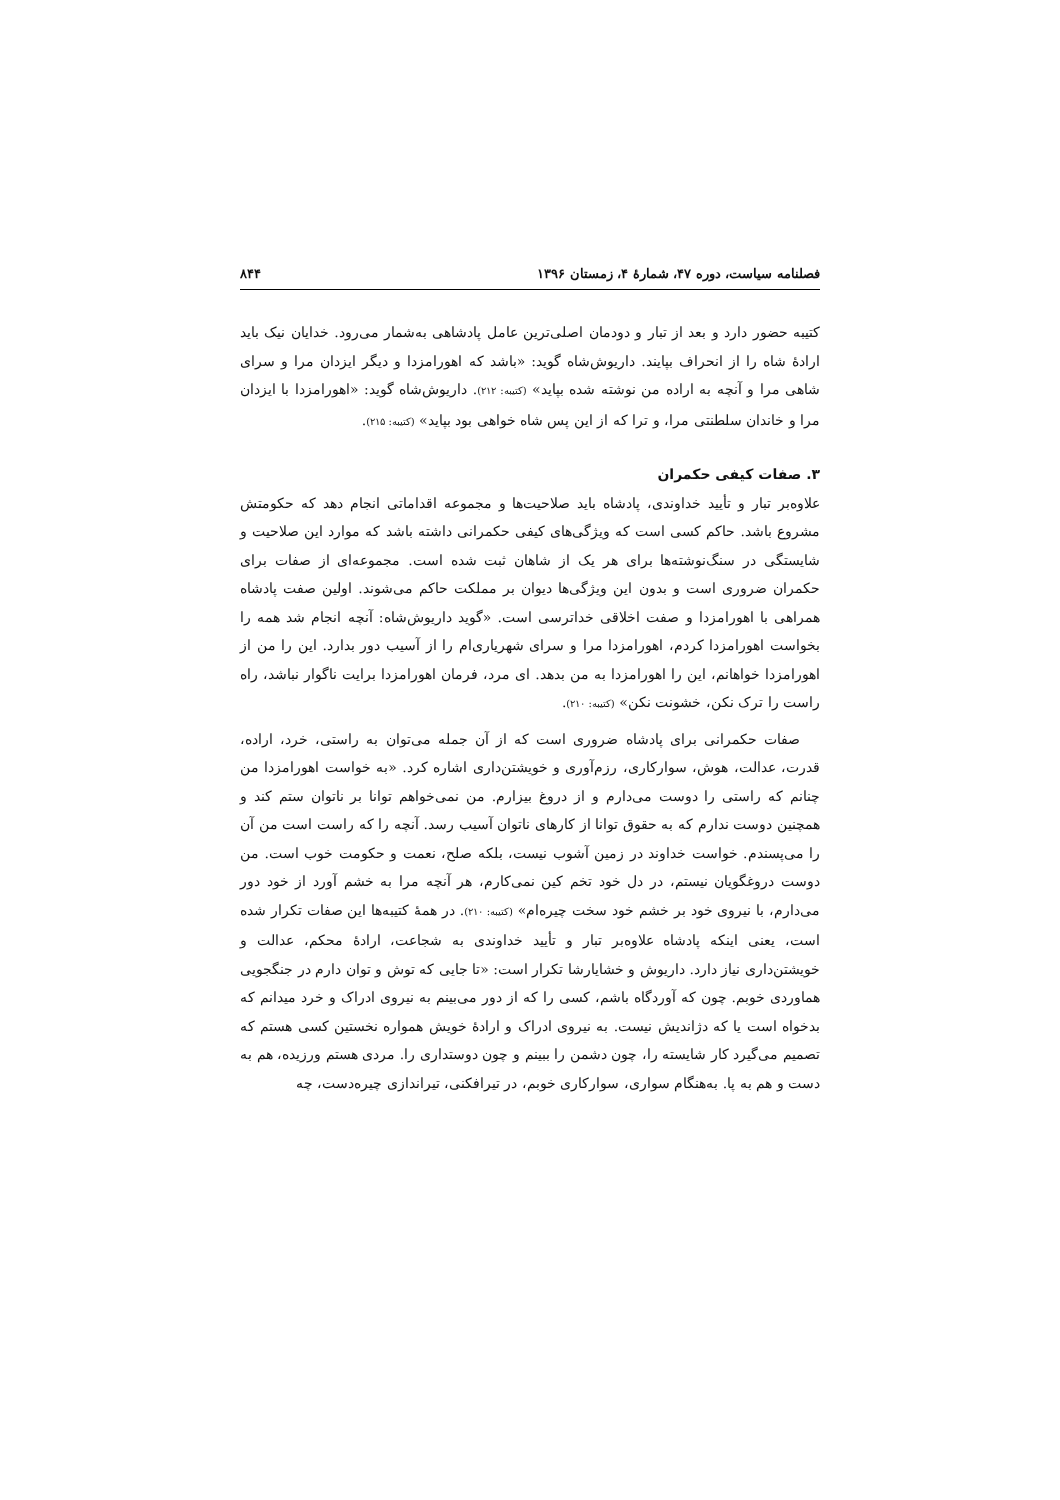فصلنامه سیاست، دوره ۴۷، شمارهٔ ۴، زمستان ۱۳۹۶ ۸۴۴
کتیبه حضور دارد و بعد از تبار و دودمان اصلی‌ترین عامل پادشاهی به‌شمار می‌رود. خدایان نیک باید ارادهٔ شاه را از انحراف بپایند. داریوش‌شاه گوید: «باشد که اهورامزدا و دیگر ایزدان مرا و سرای شاهی مرا و آنچه به اراده من نوشته شده بپاید» (کتیبه: ۲۱۲). داریوش‌شاه گوید: «اهورامزدا با ایزدان مرا و خاندان سلطنتی مرا، و ترا که از این پس شاه خواهی بود بپاید» (کتیبه: ۲۱۵).
۳. صفات کیفی حکمران
علاوه‌بر تبار و تأیید خداوندی، پادشاه باید صلاحیت‌ها و مجموعه اقداماتی انجام دهد که حکومتش مشروع باشد. حاکم کسی است که ویژگی‌های کیفی حکمرانی داشته باشد که موارد این صلاحیت و شایستگی در سنگ‌نوشته‌ها برای هر یک از شاهان ثبت شده است. مجموعه‌ای از صفات برای حکمران ضروری است و بدون این ویژگی‌ها دیوان بر مملکت حاکم می‌شوند. اولین صفت پادشاه همراهی با اهورامزدا و صفت اخلاقی خداترسی است. «گوید داریوش‌شاه: آنچه انجام شد همه را بخواست اهورامزدا کردم، اهورامزدا مرا و سرای شهریاری‌ام را از آسیب دور بدارد. این را من از اهورامزدا خواهانم، این را اهورامزدا به من بدهد. ای مرد، فرمان اهورامزدا برایت ناگوار نباشد، راه راست را ترک نکن، خشونت نکن» (کتیبه: ۲۱۰).
صفات حکمرانی برای پادشاه ضروری است که از آن جمله می‌توان به راستی، خرد، اراده، قدرت، عدالت، هوش، سوارکاری، رزم‌آوری و خویشتن‌داری اشاره کرد. «به خواست اهورامزدا من چنانم که راستی را دوست می‌دارم و از دروغ بیزارم. من نمی‌خواهم توانا بر ناتوان ستم کند و همچنین دوست ندارم که به حقوق توانا از کارهای ناتوان آسیب رسد. آنچه را که راست است من آن را می‌پسندم. خواست خداوند در زمین آشوب نیست، بلکه صلح، نعمت و حکومت خوب است. من دوست دروغگویان نیستم، در دل خود تخم کین نمی‌کارم، هر آنچه مرا به خشم آورد از خود دور می‌دارم، با نیروی خود بر خشم خود سخت چیره‌ام» (کتیبه: ۲۱۰). در همهٔ کتیبه‌ها این صفات تکرار شده است، یعنی اینکه پادشاه علاوه‌بر تبار و تأیید خداوندی به شجاعت، ارادهٔ محکم، عدالت و خویشتن‌داری نیاز دارد. داریوش و خشایارشا تکرار است: «تا جایی که توش و توان دارم در جنگجویی هماوردی خوبم. چون که آوردگاه باشم، کسی را که از دور می‌بینم به نیروی ادراک و خرد میدانم که بدخواه است یا که دژاندیش نیست. به نیروی ادراک و ارادهٔ خویش همواره نخستین کسی هستم که تصمیم می‌گیرد کار شایسته را، چون دشمن را ببینم و چون دوستداری را. مردی هستم ورزیده، هم به دست و هم به پا. به‌هنگام سواری، سوارکاری خوبم، در تیرافکنی، تیراندازی چیره‌دست، چه